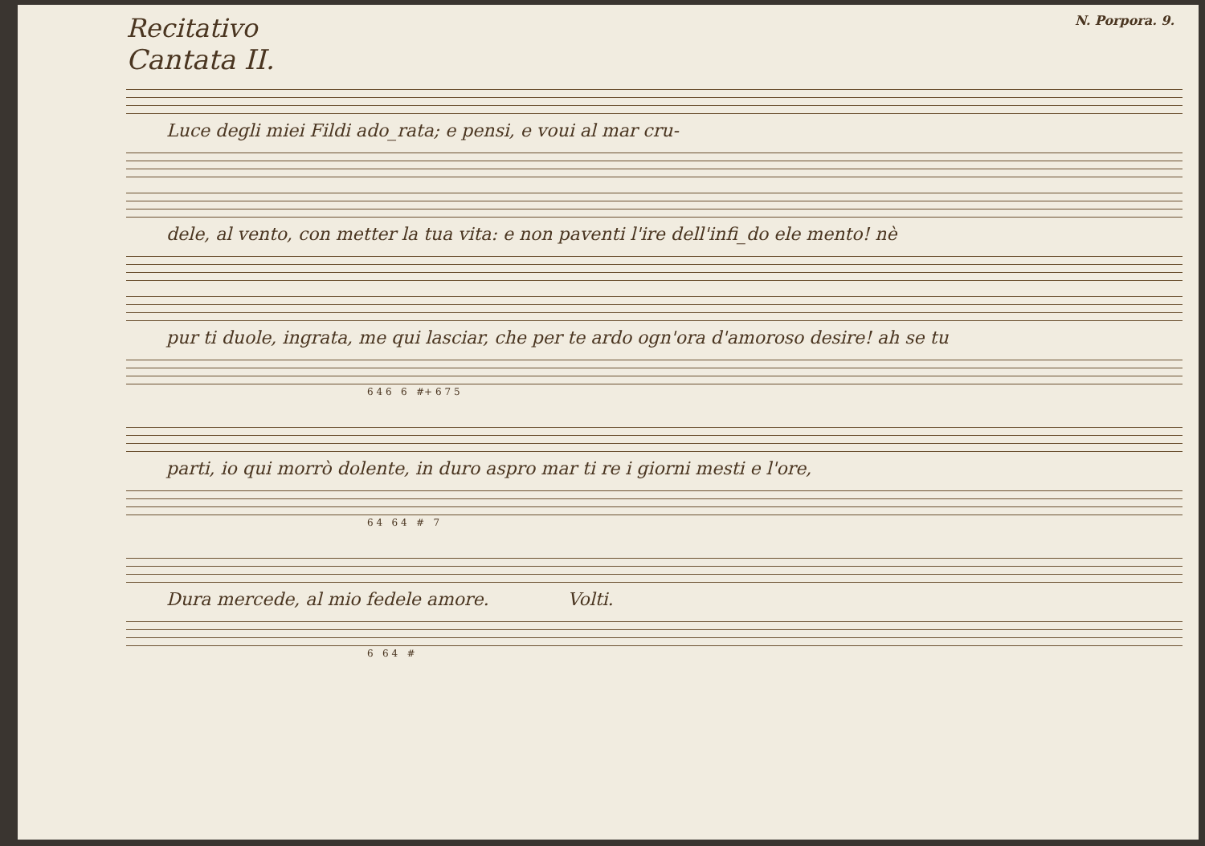Recitativo N. Porpora. 9.
Cantata II.
Luce degli miei Fildi ado_rata; e pensi, e voui al mar cru-
dele, al vento, con metter la tua vita: e non paventi l'ire dell'infi_do ele mento! nè
pur ti duole, ingrata, me qui lasciar, che per te ardo ogn'ora d'amoroso desire! ah se tu
6 4 6 6 #+ 6 7 5
parti, io qui morrò dolente, in duro aspro mar ti re i giorni mesti e l'ore,
6 4 6 4 # 7
Dura mercede, al mio fedele amore. Volti.
6 6 4 #